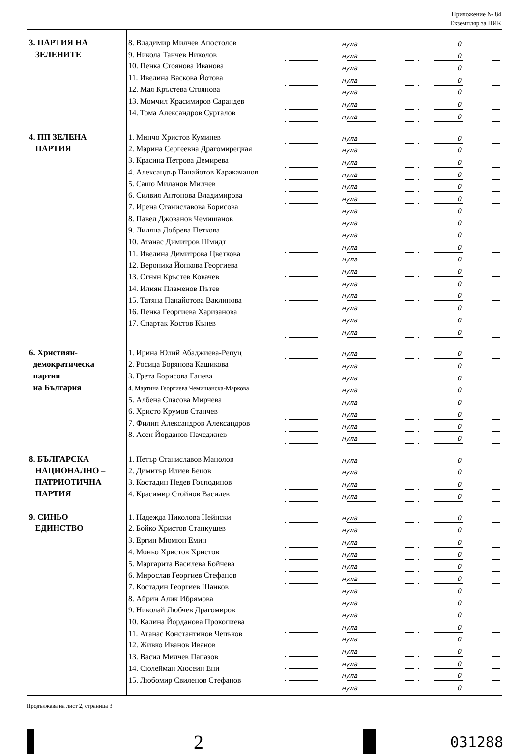Приложение № 84
Екземпляр за ЦИК
| 3. ПАРТИЯ НА ЗЕЛЕНИТЕ | 8. Владимир Милчев Апостолов 9. Никола Танчев Николов 10. Пенка Стоянова Иванова 11. Ивелина Васкова Йотова 12. Мая Кръстева Стоянова 13. Момчил Красимиров Сарандев 14. Тома Александров Сурталов | нула нула нула нула нула нула нула | 0 0 0 0 0 0 0 |
| 4. ПП ЗЕЛЕНА ПАРТИЯ | 1. Минчо Христов Куминев 2. Марина Сергеевна Драгомирецкая 3. Красина Петрова Демирева 4. Александър Панайотов Каракачанов 5. Сашо Миланов Милчев 6. Силвия Антонова Владимирова 7. Ирена Станиславова Борисова 8. Павел Джованов Чемишанов 9. Лиляна Добрева Петкова 10. Атанас Димитров Шмидт 11. Ивелина Димитрова Цветкова 12. Вероника Йонкова Георгиева 13. Огнян Кръстев Ковачев 14. Илиян Пламенов Пътев 15. Татяна Панайотова Ваклинова 16. Пенка Георгиева Харизанова 17. Спартак Костов Кънев | нула нула нула нула нула нула нула нула нула нула нула нула нула нула нула нула нула | 0 0 0 0 0 0 0 0 0 0 0 0 0 0 0 0 0 |
| 6. Християн- демократическа партия на България | 1. Ирина Юлий Абаджиева-Репуц 2. Росица Борянова Кашикова 3. Грета Борисова Ганева 4. Мартина Георгиева Чемишанска-Маркова 5. Албена Спасова Мирчева 6. Христо Крумов Станчев 7. Филип Александров Александров 8. Асен Йорданов Пачеджиев | нула нула нула нула нула нула нула нула | 0 0 0 0 0 0 0 0 |
| 8. БЪЛГАРСКА НАЦИОНАЛНО – ПАТРИОТИЧНА ПАРТИЯ | 1. Петър Станиславов Манолов 2. Димитър Илиев Бецов 3. Костадин Недев Господинов 4. Красимир Стойнов Василев | нула нула нула нула | 0 0 0 0 |
| 9. СИНЬО ЕДИНСТВО | 1. Надежда Николова Нейнски 2. Бойко Христов Станкушев 3. Ергин Мюмюн Емин 4. Моньо Христов Христов 5. Маргарита Василева Бойчева 6. Мирослав Георгиев Стефанов 7. Костадин Георгиев Шанков 8. Айрин Алик Ибрямова 9. Николай Любчев Драгомиров 10. Калина Йорданова Прокопиева 11. Атанас Константинов Чепъков 12. Живко Иванов Иванов 13. Васил Милчев Папазов 14. Сюлейман Хюсеин Ени 15. Любомир Свиленов Стефанов | нула нула нула нула нула нула нула нула нула нула нула нула нула нула нула | 0 0 0 0 0 0 0 0 0 0 0 0 0 0 0 |
Продължава на лист 2, страница 3
2
031288